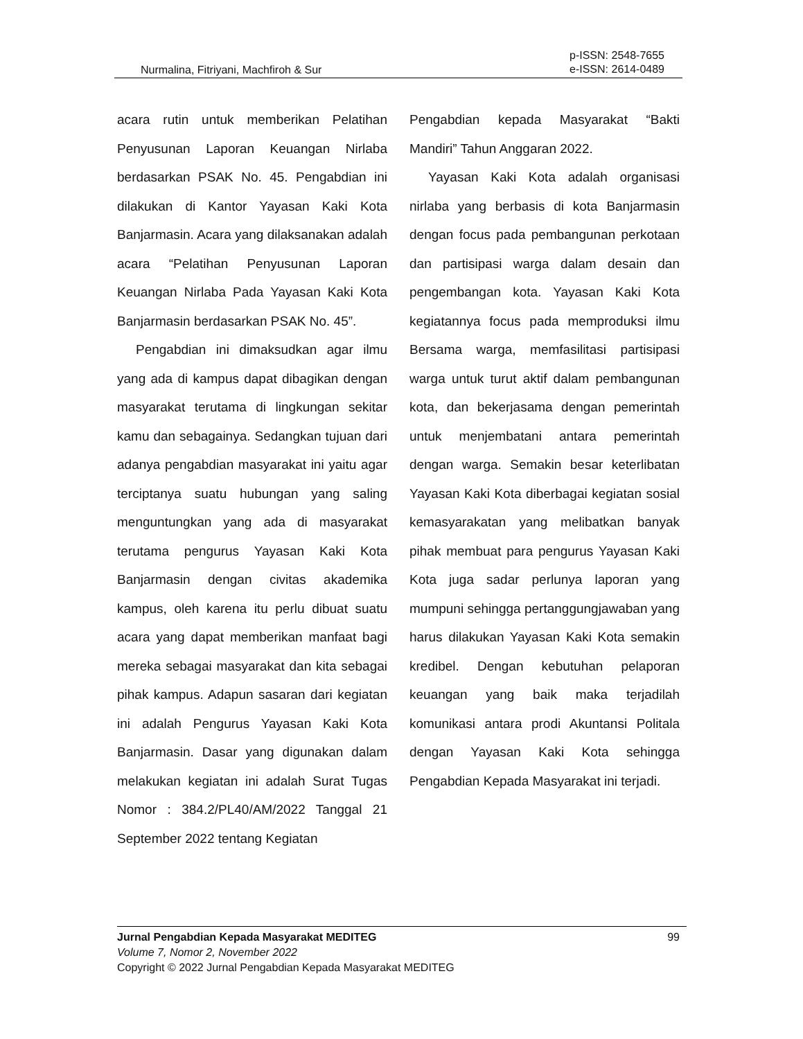Nurmalina, Fitriyani, Machfiroh & Sur p-ISSN: 2548-7655
e-ISSN: 2614-0489
acara rutin untuk memberikan Pelatihan Penyusunan Laporan Keuangan Nirlaba berdasarkan PSAK No. 45. Pengabdian ini dilakukan di Kantor Yayasan Kaki Kota Banjarmasin. Acara yang dilaksanakan adalah acara “Pelatihan Penyusunan Laporan Keuangan Nirlaba Pada Yayasan Kaki Kota Banjarmasin berdasarkan PSAK No. 45”.
Pengabdian ini dimaksudkan agar ilmu yang ada di kampus dapat dibagikan dengan masyarakat terutama di lingkungan sekitar kamu dan sebagainya. Sedangkan tujuan dari adanya pengabdian masyarakat ini yaitu agar terciptanya suatu hubungan yang saling menguntungkan yang ada di masyarakat terutama pengurus Yayasan Kaki Kota Banjarmasin dengan civitas akademika kampus, oleh karena itu perlu dibuat suatu acara yang dapat memberikan manfaat bagi mereka sebagai masyarakat dan kita sebagai pihak kampus. Adapun sasaran dari kegiatan ini adalah Pengurus Yayasan Kaki Kota Banjarmasin. Dasar yang digunakan dalam melakukan kegiatan ini adalah Surat Tugas Nomor : 384.2/PL40/AM/2022 Tanggal 21 September 2022 tentang Kegiatan
Pengabdian kepada Masyarakat “Bakti Mandiri” Tahun Anggaran 2022.
Yayasan Kaki Kota adalah organisasi nirlaba yang berbasis di kota Banjarmasin dengan focus pada pembangunan perkotaan dan partisipasi warga dalam desain dan pengembangan kota. Yayasan Kaki Kota kegiatannya focus pada memproduksi ilmu Bersama warga, memfasilitasi partisipasi warga untuk turut aktif dalam pembangunan kota, dan bekerjasama dengan pemerintah untuk menjembatani antara pemerintah dengan warga. Semakin besar keterlibatan Yayasan Kaki Kota diberbagai kegiatan sosial kemasyarakatan yang melibatkan banyak pihak membuat para pengurus Yayasan Kaki Kota juga sadar perlunya laporan yang mumpuni sehingga pertanggungjawaban yang harus dilakukan Yayasan Kaki Kota semakin kredibel. Dengan kebutuhan pelaporan keuangan yang baik maka terjadilah komunikasi antara prodi Akuntansi Politala dengan Yayasan Kaki Kota sehingga Pengabdian Kepada Masyarakat ini terjadi.
99 Jurnal Pengabdian Kepada Masyarakat MEDITEG
Volume 7, Nomor 2, November 2022
Copyright © 2022 Jurnal Pengabdian Kepada Masyarakat MEDITEG